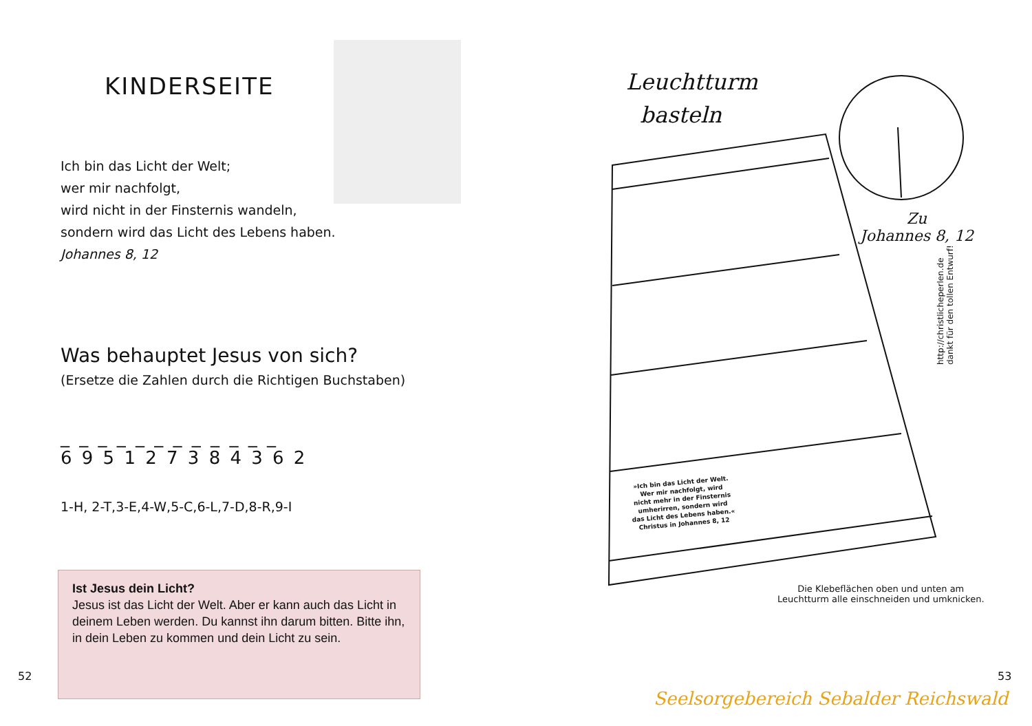KINDERSEITE
Ich bin das Licht der Welt;
wer mir nachfolgt,
wird nicht in der Finsternis wandeln,
sondern wird das Licht des Lebens haben.
Johannes 8, 12
Was behauptet Jesus von sich?
(Ersetze die Zahlen durch die Richtigen Buchstaben)
_ _ _ _ _ _ _ _ _ _ _ _
6 9 5 1 2 7 3 8 4 3 6 2
1-H, 2-T,3-E,4-W,5-C,6-L,7-D,8-R,9-I
Ist Jesus dein Licht?
Jesus ist das Licht der Welt. Aber er kann auch das Licht in deinem Leben werden. Du kannst ihn darum bitten. Bitte ihn, in dein Leben zu kommen und dein Licht zu sein.
52
Leuchtturm
basteln
»Ich bin das Licht der Welt.
Wer mir nachfolgt, wird
nicht mehr in der Finsternis
umherirren, sondern wird
das Licht des Lebens haben.«
Christus in Johannes 8, 12
Zu
Johannes 8, 12
http://christlicheperlen.de
dankt für den tollen Entwurf!
Die Klebeflächen oben und unten am
Leuchtturm alle einschneiden und umknicken.
Seelsorgebereich Sebalder Reichswald
53